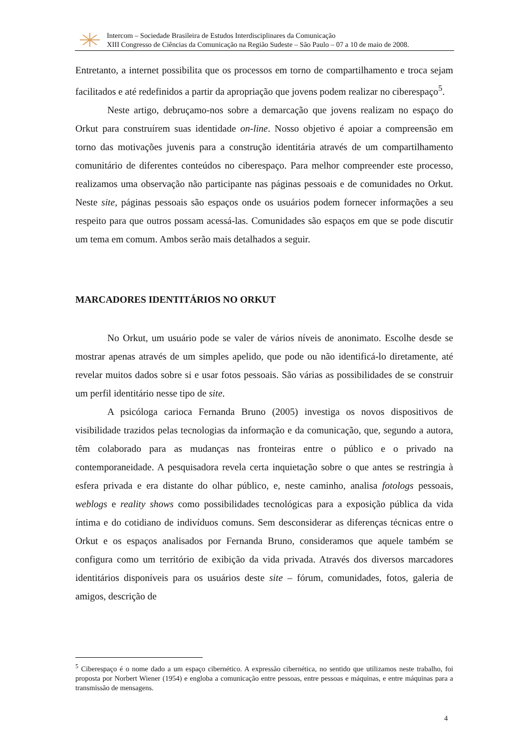Intercom – Sociedade Brasileira de Estudos Interdisciplinares da Comunicação
XIII Congresso de Ciências da Comunicação na Região Sudeste – São Paulo – 07 a 10 de maio de 2008.
Entretanto, a internet possibilita que os processos em torno de compartilhamento e troca sejam facilitados e até redefinidos a partir da apropriação que jovens podem realizar no ciberespaço<sup>5</sup>.
Neste artigo, debruçamo-nos sobre a demarcação que jovens realizam no espaço do Orkut para construírem suas identidade on-line. Nosso objetivo é apoiar a compreensão em torno das motivações juvenis para a construção identitária através de um compartilhamento comunitário de diferentes conteúdos no ciberespaço. Para melhor compreender este processo, realizamos uma observação não participante nas páginas pessoais e de comunidades no Orkut. Neste site, páginas pessoais são espaços onde os usuários podem fornecer informações a seu respeito para que outros possam acessá-las. Comunidades são espaços em que se pode discutir um tema em comum. Ambos serão mais detalhados a seguir.
MARCADORES IDENTITÁRIOS NO ORKUT
No Orkut, um usuário pode se valer de vários níveis de anonimato. Escolhe desde se mostrar apenas através de um simples apelido, que pode ou não identificá-lo diretamente, até revelar muitos dados sobre si e usar fotos pessoais. São várias as possibilidades de se construir um perfil identitário nesse tipo de site.
A psicóloga carioca Fernanda Bruno (2005) investiga os novos dispositivos de visibilidade trazidos pelas tecnologias da informação e da comunicação, que, segundo a autora, têm colaborado para as mudanças nas fronteiras entre o público e o privado na contemporaneidade. A pesquisadora revela certa inquietação sobre o que antes se restringia à esfera privada e era distante do olhar público, e, neste caminho, analisa fotologs pessoais, weblogs e reality shows como possibilidades tecnológicas para a exposição pública da vida íntima e do cotidiano de indivíduos comuns. Sem desconsiderar as diferenças técnicas entre o Orkut e os espaços analisados por Fernanda Bruno, consideramos que aquele também se configura como um território de exibição da vida privada. Através dos diversos marcadores identitários disponíveis para os usuários deste site – fórum, comunidades, fotos, galeria de amigos, descrição de
<sup>5</sup> Ciberespaço é o nome dado a um espaço cibernético. A expressão cibernética, no sentido que utilizamos neste trabalho, foi proposta por Norbert Wiener (1954) e engloba a comunicação entre pessoas, entre pessoas e máquinas, e entre máquinas para a transmissão de mensagens.
4